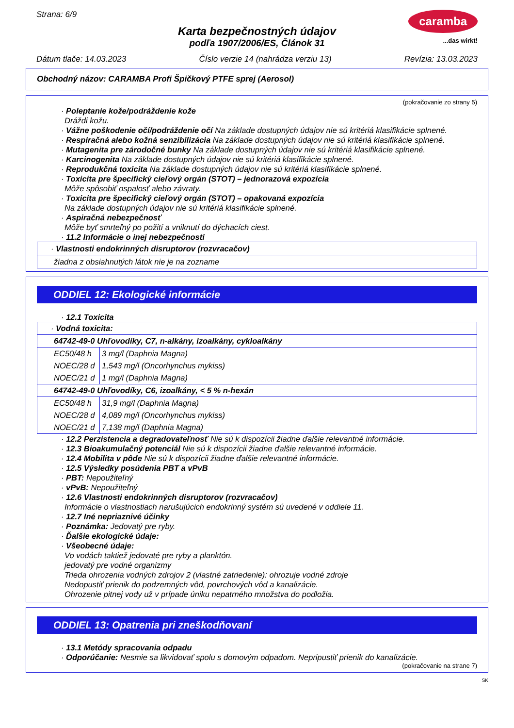Strana: 6/9
caramba
...das wirkt!
Karta bezpečnostných údajov
podľa 1907/2006/ES, Článok 31
Dátum tlače: 14.03.2023 Číslo verzie 14 (nahrádza verziu 13) Revízia: 13.03.2023
Obchodný názov: CARAMBA Profi Špičkový PTFE sprej (Aerosol)
(pokračovanie zo strany 5)
· Poleptanie kože/podráždenie kože
Dráždi kožu.
· Vážne poškodenie očí/podráždenie očí Na základe dostupných údajov nie sú kritériá klasifikácie splnené.
· Respiračná alebo kožná senzibilizácia Na základe dostupných údajov nie sú kritériá klasifikácie splnené.
· Mutagenita pre zárodočné bunky Na základe dostupných údajov nie sú kritériá klasifikácie splnené.
· Karcinogenita Na základe dostupných údajov nie sú kritériá klasifikácie splnené.
· Reprodukčná toxicita Na základe dostupných údajov nie sú kritériá klasifikácie splnené.
· Toxicita pre špecifický cieľový orgán (STOT) – jednorazová expozícia
Môže spôsobiť ospalosť alebo závraty.
· Toxicita pre špecifický cieľový orgán (STOT) – opakovaná expozícia
Na základe dostupných údajov nie sú kritériá klasifikácie splnené.
· Aspiračná nebezpečnosť
Môže byť smrteľný po požití a vniknutí do dýchacích ciest.
· 11.2 Informácie o inej nebezpečnosti
· Vlastnosti endokrinných disruptorov (rozvracačov)
žiadna z obsiahnutých látok nie je na zozname
ODDIEL 12: Ekologické informácie
· 12.1 Toxicita
· Vodná toxicita:
64742-49-0 Uhľovodíky, C7, n-alkány, izoalkány, cykloalkány
| EC50/48 h | 3 mg/l (Daphnia Magna) |
| NOEC/28 d | 1,543 mg/l (Oncorhynchus mykiss) |
| NOEC/21 d | 1 mg/l (Daphnia Magna) |
64742-49-0 Uhľovodíky, C6, izoalkány, < 5 % n-hexán
| EC50/48 h | 31,9 mg/l (Daphnia Magna) |
| NOEC/28 d | 4,089 mg/l (Oncorhynchus mykiss) |
| NOEC/21 d | 7,138 mg/l (Daphnia Magna) |
· 12.2 Perzistencia a degradovateľnosť Nie sú k dispozícii žiadne ďalšie relevantné informácie.
· 12.3 Bioakumulačný potenciál Nie sú k dispozícii žiadne ďalšie relevantné informácie.
· 12.4 Mobilita v pôde Nie sú k dispozícii žiadne ďalšie relevantné informácie.
· 12.5 Výsledky posúdenia PBT a vPvB
· PBT: Nepoužiteľný
· vPvB: Nepoužiteľný
· 12.6 Vlastnosti endokrinných disruptorov (rozvracačov)
Informácie o vlastnostiach narušujúcich endokrinný systém sú uvedené v oddiele 11.
· 12.7 Iné nepriaznivé účinky
· Poznámka: Jedovatý pre ryby.
· Ďalšie ekologické údaje:
· Všeobecné údaje:
Vo vodách taktiež jedovaté pre ryby a planktón.
jedovatý pre vodné organizmy
Trieda ohrozenia vodných zdrojov 2 (vlastné zatriedenie): ohrozuje vodné zdroje
Nedopustiť prienik do podzemných vôd, povrchových vôd a kanalizácie.
Ohrozenie pitnej vody už v prípade úniku nepatrného množstva do podložia.
ODDIEL 13: Opatrenia pri zneškodňovaní
· 13.1 Metódy spracovania odpadu
· Odporúčanie: Nesmie sa likvidovať spolu s domovým odpadom. Nepripustiť prienik do kanalizácie.
(pokračovanie na strane 7)
SK